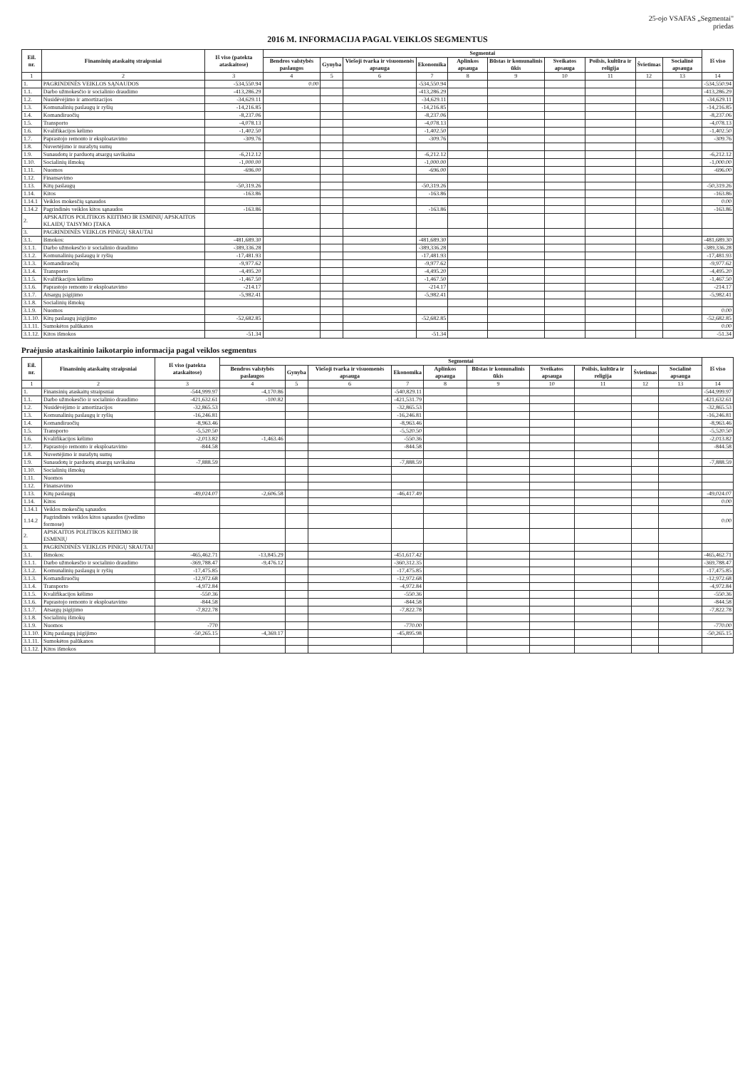25-ojo VSAFAS „Segmentai"
priedas
2016 M. INFORMACIJA PAGAL VEIKLOS SEGMENTUS
| Eil. nr. | Finansinių ataskaitų straipsniai | Iš viso (patekta ataskaitose) | Segmentai | | | | | | | | | | Iš viso |
| --- | --- | --- | --- | --- | --- | --- | --- | --- | --- | --- | --- | --- | --- |
| | | | Bendros valstybės paslaugos | Gynyba | Viešoji tvarka ir visuomenės apsauga | Ekonomika | Aplinkos apsauga | Būstas ir komunalinis ūkis | Sveikatos apsauga | Poilsis, kultūra ir religija | Švietimas | Socialinė apsauga | |
| 1 | 2 | 3 | 4 | 5 | 6 | 7 | 8 | 9 | 10 | 11 | 12 | 13 | 14 |
| 1. | PAGRINDINĖS VEIKLOS SĄNAUDOS | -534,550.94 | 0.00 | | | -534,550.94 | | | | | | | -534,550.94 |
| 1.1. | Darbo užmokesčio ir socialinio draudimo | -413,286.29 | | | | -413,286.29 | | | | | | | -413,286.29 |
| 1.2. | Nusidėvėjimo ir amortizacijos | -34,629.11 | | | | -34,629.11 | | | | | | | -34,629.11 |
| 1.3. | Komunalinių paslaugų ir ryšių | -14,216.85 | | | | -14,216.85 | | | | | | | -14,216.85 |
| 1.4. | Komandiruočių | -8,237.06 | | | | -8,237.06 | | | | | | | -8,237.06 |
| 1.5. | Transporto | -4,078.13 | | | | -4,078.13 | | | | | | | -4,078.13 |
| 1.6. | Kvalifikacijos kėlimo | -1,402.50 | | | | -1,402.50 | | | | | | | -1,402.50 |
| 1.7. | Paprastojo remonto ir eksploatavimo | -309.76 | | | | -309.76 | | | | | | | -309.76 |
| 1.8. | Nuvertėjimo ir nurašytų sumų | | | | | | | | | | | | |
| 1.9. | Sunaudotų ir parduotų atsargų savikaina | -6,212.12 | | | | -6,212.12 | | | | | | | -6,212.12 |
| 1.10. | Socialinių išmokų | -1,000.00 | | | | -1,000.00 | | | | | | | -1,000.00 |
| 1.11. | Nuomos | -696.00 | | | | -696.00 | | | | | | | -696.00 |
| 1.12. | Finansavimo | | | | | | | | | | | | |
| 1.13. | Kitų paslaugų | -50,319.26 | | | | -50,319.26 | | | | | | | -50,319.26 |
| 1.14. | Kitos | -163.86 | | | | -163.86 | | | | | | | -163.86 |
| 1.14.1 | Veiklos mokesčių sąnaudos | | | | | | | | | | | | 0.00 |
| 1.14.2 | Pagrindinės veiklos kitos sąnaudos | -163.86 | | | | -163.86 | | | | | | | -163.86 |
| 2. | APSKAITOS POLITIKOS KEITIMO IR ESMINIŲ APSKAITOS KLAIDŲ TAISYMO ĮTAKA | | | | | | | | | | | | |
| 3. | PAGRINDINĖS VEIKLOS PINIGŲ SRAUTAI | | | | | | | | | | | | |
| 3.1. | Išmokos: | -481,689.30 | | | | -481,689.30 | | | | | | | -481,689.30 |
| 3.1.1. | Darbo užmokesčio ir socialinio draudimo | -389,336.28 | | | | -389,336.28 | | | | | | | -389,336.28 |
| 3.1.2. | Komunalinių paslaugų ir ryšių | -17,481.93 | | | | -17,481.93 | | | | | | | -17,481.93 |
| 3.1.3. | Komandiruočių | -9,977.62 | | | | -9,977.62 | | | | | | | -9,977.62 |
| 3.1.4. | Transporto | -4,495.20 | | | | -4,495.20 | | | | | | | -4,495.20 |
| 3.1.5. | Kvalifikacijos kėlimo | -1,467.50 | | | | -1,467.50 | | | | | | | -1,467.50 |
| 3.1.6. | Paprastojo remonto ir eksploatavimo | -214.17 | | | | -214.17 | | | | | | | -214.17 |
| 3.1.7. | Atsargų įsigijimo | -5,982.41 | | | | -5,982.41 | | | | | | | -5,982.41 |
| 3.1.8. | Socialinių išmokų | | | | | | | | | | | | |
| 3.1.9. | Nuomos | | | | | | | | | | | | 0.00 |
| 3.1.10. | Kitų paslaugų įsigijimo | -52,682.85 | | | | -52,682.85 | | | | | | | -52,682.85 |
| 3.1.11. | Sumokėtos palūkanos | | | | | | | | | | | | 0.00 |
| 3.1.12. | Kitos išmokos | -51.34 | | | | -51.34 | | | | | | | -51.34 |
Praėjusio ataskaitinio laikotarpio informacija pagal veiklos segmentus
| Eil. nr. | Finansinių ataskaitų straipsniai | Iš viso (patekta ataskaitose) | Segmentai | | | | | | | | | | Iš viso |
| --- | --- | --- | --- | --- | --- | --- | --- | --- | --- | --- | --- | --- | --- |
| | | | Bendros valstybės paslaugos | Gynyba | Viešoji tvarka ir visuomenės apsauga | Ekonomika | Aplinkos apsauga | Būstas ir komunalinis ūkis | Sveikatos apsauga | Poilsis, kultūra ir religija | Švietimas | Socialinė apsauga | |
| 1 | 2 | 3 | 4 | 5 | 6 | 7 | 8 | 9 | 10 | 11 | 12 | 13 | 14 |
| 1. | Finansinių ataskaitų straipsniai | -544,999.97 | -4,170.86 | | | -540,829.11 | | | | | | | -544,999.97 |
| 1.1. | Darbo užmokesčio ir socialinio draudimo | -421,632.61 | -100.82 | | | -421,531.79 | | | | | | | -421,632.61 |
| 1.2. | Nusidėvėjimo ir amortizacijos | -32,865.53 | | | | -32,865.53 | | | | | | | -32,865.53 |
| 1.3. | Komunalinių paslaugų ir ryšių | -16,246.81 | | | | -16,246.81 | | | | | | | -16,246.81 |
| 1.4. | Komandiruočių | -8,963.46 | | | | -8,963.46 | | | | | | | -8,963.46 |
| 1.5. | Transporto | -5,520.50 | | | | -5,520.50 | | | | | | | -5,520.50 |
| 1.6. | Kvalifikacijos kėlimo | -2,013.82 | -1,463.46 | | | -550.36 | | | | | | | -2,013.82 |
| 1.7. | Paprastojo remonto ir eksploatavimo | -844.58 | | | | -844.58 | | | | | | | -844.58 |
| 1.8. | Nuvertėjimo ir nurašytų sumų | | | | | | | | | | | | |
| 1.9. | Sunaudotų ir parduotų atsargų savikaina | -7,888.59 | | | | -7,888.59 | | | | | | | -7,888.59 |
| 1.10. | Socialinių išmokų | | | | | | | | | | | | |
| 1.11. | Nuomos | | | | | | | | | | | | |
| 1.12. | Finansavimo | | | | | | | | | | | | |
| 1.13. | Kitų paslaugų | -49,024.07 | -2,606.58 | | | -46,417.49 | | | | | | | -49,024.07 |
| 1.14. | Kitos | | | | | | | | | | | | 0.00 |
| 1.14.1 | Veiklos mokesčių sąnaudos | | | | | | | | | | | | |
| 1.14.2 | Pagrindinės veiklos kitos sąnaudos (įvedimo formose) | | | | | | | | | | | | 0.00 |
| 2. | APSKAITOS POLITIKOS KEITIMO IR ESMINIŲ | | | | | | | | | | | | |
| 3. | PAGRINDINĖS VEIKLOS PINIGŲ SRAUTAI | | | | | | | | | | | | |
| 3.1. | Išmokos: | -465,462.71 | -13,845.29 | | | -451,617.42 | | | | | | | -465,462.71 |
| 3.1.1. | Darbo užmokesčio ir socialinio draudimo | -369,788.47 | -9,476.12 | | | -360,312.35 | | | | | | | -369,788.47 |
| 3.1.2. | Komunalinių paslaugų ir ryšių | -17,475.85 | | | | -17,475.85 | | | | | | | -17,475.85 |
| 3.1.3. | Komandiruočių | -12,972.68 | | | | -12,972.68 | | | | | | | -12,972.68 |
| 3.1.4. | Transporto | -4,972.84 | | | | -4,972.84 | | | | | | | -4,972.84 |
| 3.1.5. | Kvalifikacijos kėlimo | -550.36 | | | | -550.36 | | | | | | | -550.36 |
| 3.1.6. | Paprastojo remonto ir eksploatavimo | -844.58 | | | | -844.58 | | | | | | | -844.58 |
| 3.1.7. | Atsargų įsigijimo | -7,822.78 | | | | -7,822.78 | | | | | | | -7,822.78 |
| 3.1.8. | Socialinių išmokų | | | | | | | | | | | | |
| 3.1.9. | Nuomos | -770 | | | | -770.00 | | | | | | | -770.00 |
| 3.1.10. | Kitų paslaugų įsigijimo | -50,265.15 | -4,369.17 | | | -45,895.98 | | | | | | | -50,265.15 |
| 3.1.11. | Sumokėtos palūkanos | | | | | | | | | | | | |
| 3.1.12. | Kitos išmokos | | | | | | | | | | | | |